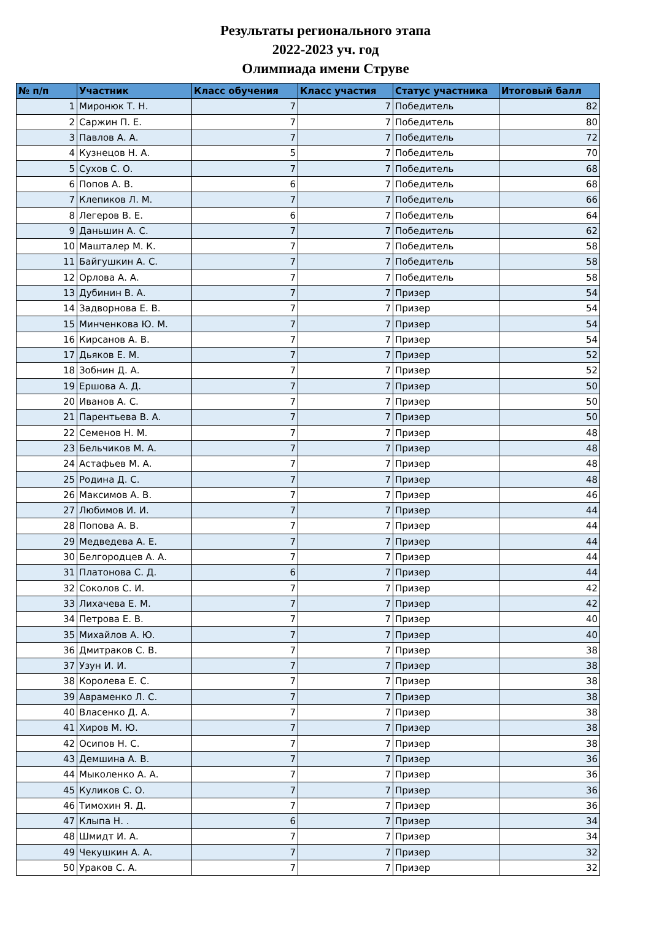Результаты регионального этапа
2022-2023 уч. год
Олимпиада имени Струве
| № п/п | Участник | Класс обучения | Класс участия | Статус участника | Итоговый балл |
| --- | --- | --- | --- | --- | --- |
| 1 | Миронюк Т. Н. | 7 | 7 | Победитель | 82 |
| 2 | Саржин П. Е. | 7 | 7 | Победитель | 80 |
| 3 | Павлов А. А. | 7 | 7 | Победитель | 72 |
| 4 | Кузнецов Н. А. | 5 | 7 | Победитель | 70 |
| 5 | Сухов С. О. | 7 | 7 | Победитель | 68 |
| 6 | Попов А. В. | 6 | 7 | Победитель | 68 |
| 7 | Клепиков Л. М. | 7 | 7 | Победитель | 66 |
| 8 | Легеров В. Е. | 6 | 7 | Победитель | 64 |
| 9 | Даньшин А. С. | 7 | 7 | Победитель | 62 |
| 10 | Машталер М. К. | 7 | 7 | Победитель | 58 |
| 11 | Байгушкин А. С. | 7 | 7 | Победитель | 58 |
| 12 | Орлова А. А. | 7 | 7 | Победитель | 58 |
| 13 | Дубинин В. А. | 7 | 7 | Призер | 54 |
| 14 | Задворнова Е. В. | 7 | 7 | Призер | 54 |
| 15 | Минченкова Ю. М. | 7 | 7 | Призер | 54 |
| 16 | Кирсанов А. В. | 7 | 7 | Призер | 54 |
| 17 | Дьяков Е. М. | 7 | 7 | Призер | 52 |
| 18 | Зобнин Д. А. | 7 | 7 | Призер | 52 |
| 19 | Ершова А. Д. | 7 | 7 | Призер | 50 |
| 20 | Иванов А. С. | 7 | 7 | Призер | 50 |
| 21 | Парентьева В. А. | 7 | 7 | Призер | 50 |
| 22 | Семенов Н. М. | 7 | 7 | Призер | 48 |
| 23 | Бельчиков М. А. | 7 | 7 | Призер | 48 |
| 24 | Астафьев М. А. | 7 | 7 | Призер | 48 |
| 25 | Родина Д. С. | 7 | 7 | Призер | 48 |
| 26 | Максимов А. В. | 7 | 7 | Призер | 46 |
| 27 | Любимов И. И. | 7 | 7 | Призер | 44 |
| 28 | Попова А. В. | 7 | 7 | Призер | 44 |
| 29 | Медведева А. Е. | 7 | 7 | Призер | 44 |
| 30 | Белгородцев А. А. | 7 | 7 | Призер | 44 |
| 31 | Платонова С. Д. | 6 | 7 | Призер | 44 |
| 32 | Соколов С. И. | 7 | 7 | Призер | 42 |
| 33 | Лихачева Е. М. | 7 | 7 | Призер | 42 |
| 34 | Петрова Е. В. | 7 | 7 | Призер | 40 |
| 35 | Михайлов А. Ю. | 7 | 7 | Призер | 40 |
| 36 | Дмитраков С. В. | 7 | 7 | Призер | 38 |
| 37 | Узун И. И. | 7 | 7 | Призер | 38 |
| 38 | Королева Е. С. | 7 | 7 | Призер | 38 |
| 39 | Авраменко Л. С. | 7 | 7 | Призер | 38 |
| 40 | Власенко Д. А. | 7 | 7 | Призер | 38 |
| 41 | Хиров М. Ю. | 7 | 7 | Призер | 38 |
| 42 | Осипов Н. С. | 7 | 7 | Призер | 38 |
| 43 | Демшина А. В. | 7 | 7 | Призер | 36 |
| 44 | Мыколенко А. А. | 7 | 7 | Призер | 36 |
| 45 | Куликов С. О. | 7 | 7 | Призер | 36 |
| 46 | Тимохин Я. Д. | 7 | 7 | Призер | 36 |
| 47 | Клыпа Н. . | 6 | 7 | Призер | 34 |
| 48 | Шмидт И. А. | 7 | 7 | Призер | 34 |
| 49 | Чекушкин А. А. | 7 | 7 | Призер | 32 |
| 50 | Ураков С. А. | 7 | 7 | Призер | 32 |